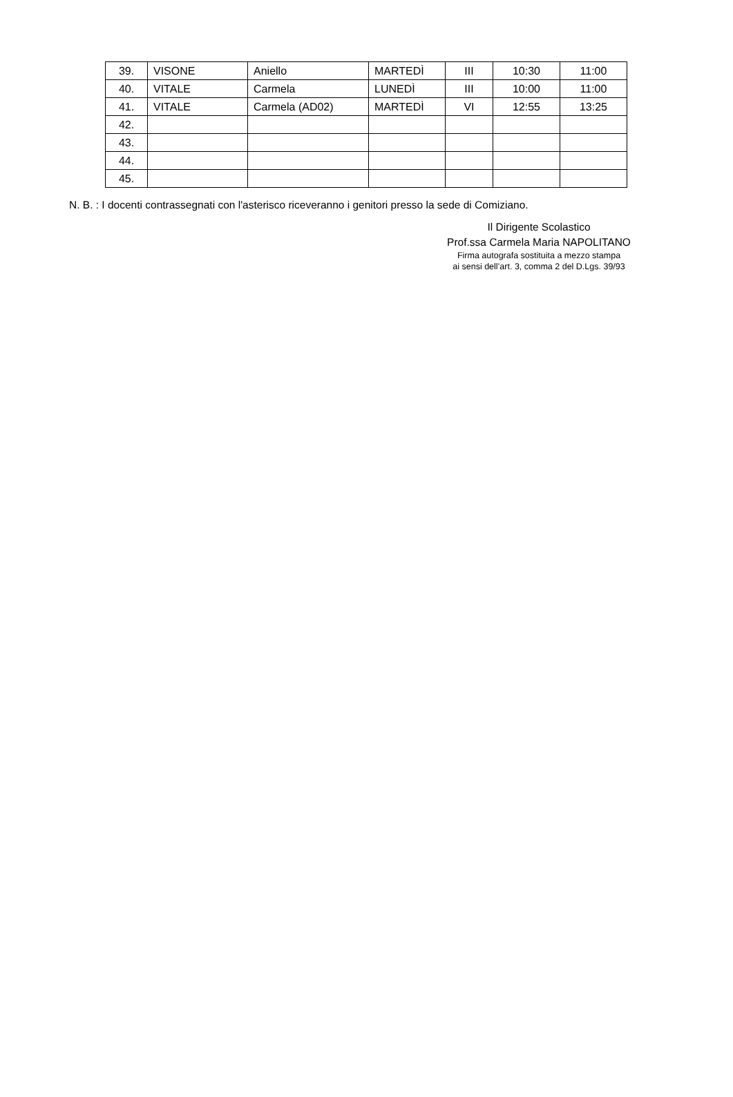| 39. | VISONE | Aniello | MARTEDÌ | III | 10:30 | 11:00 |
| 40. | VITALE | Carmela | LUNEDÌ | III | 10:00 | 11:00 |
| 41. | VITALE | Carmela (AD02) | MARTEDÌ | VI | 12:55 | 13:25 |
| 42. | | | | | | |
| 43. | | | | | | |
| 44. | | | | | | |
| 45. | | | | | | |
N. B. : I docenti contrassegnati con l'asterisco riceveranno i genitori presso la sede di Comiziano.
Il Dirigente Scolastico
Prof.ssa Carmela Maria NAPOLITANO
Firma autografa sostituita a mezzo stampa
ai sensi dell’art. 3, comma 2 del D.Lgs. 39/93